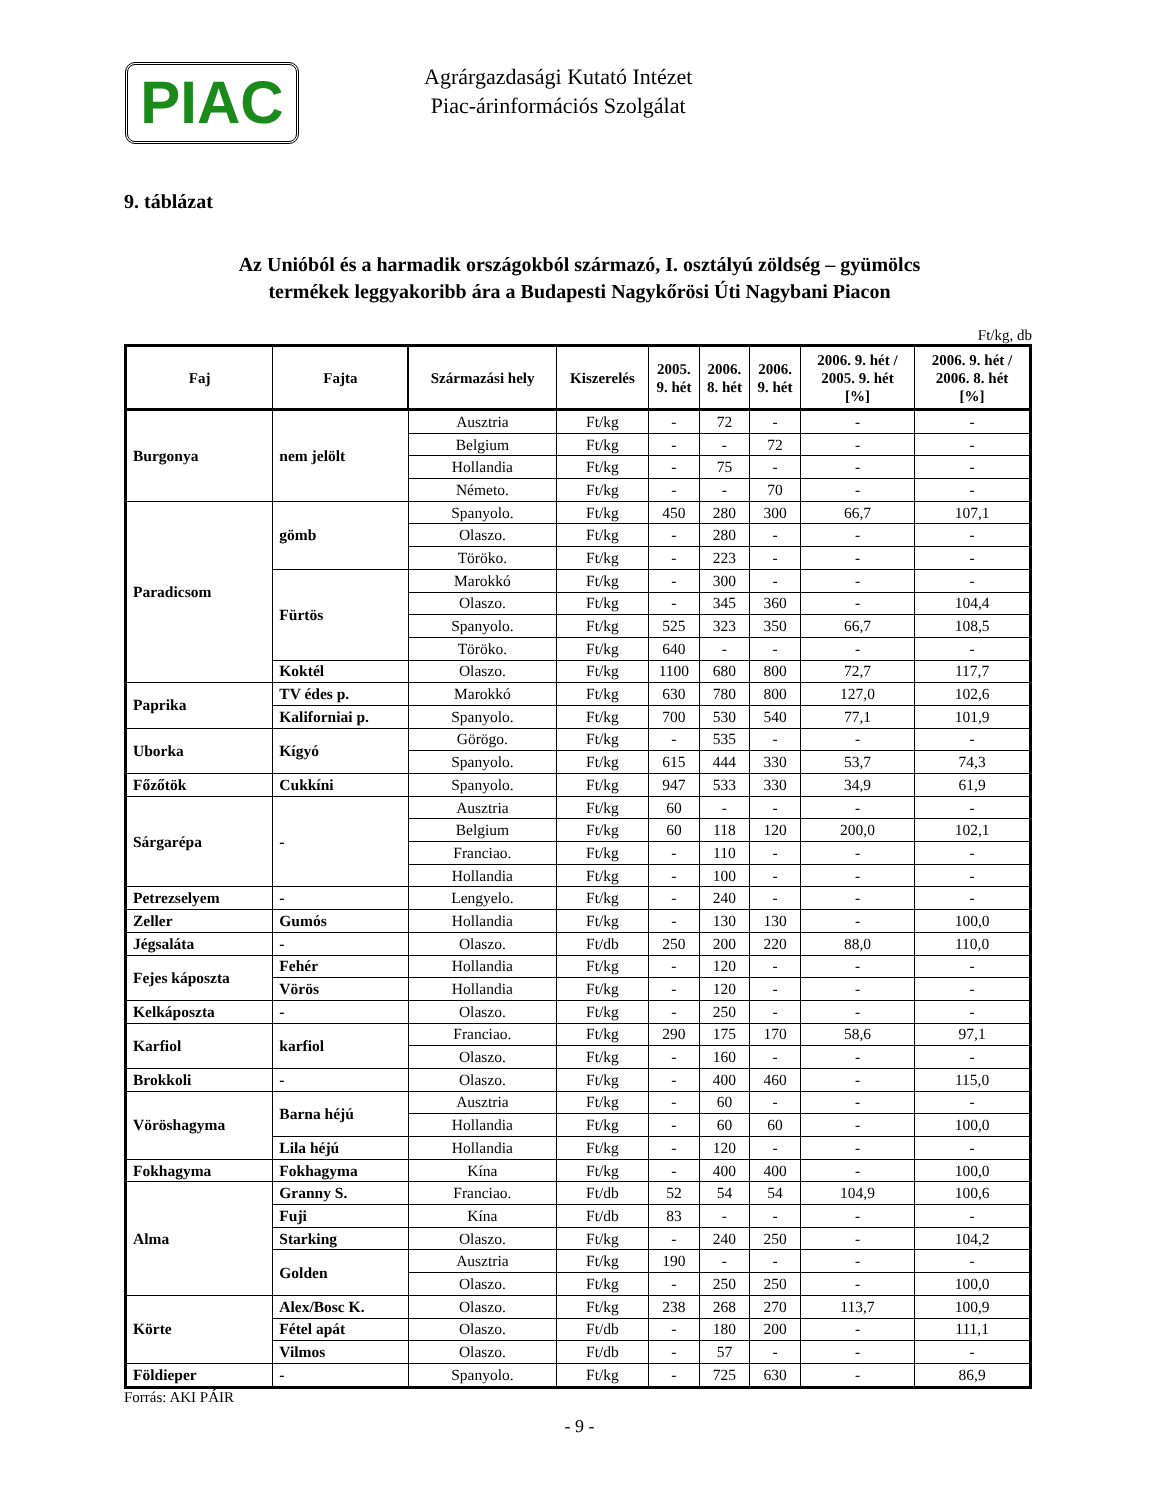PIAC
Agrárgazdasági Kutató Intézet
Piac-árinformációs Szolgálat
9. táblázat
Az Unióból és a harmadik országokból származó, I. osztályú zöldség – gyümölcs
termékek leggyakoribb ára a Budapesti Nagykőrösi Úti Nagybani Piacon
Ft/kg, db
| Faj | Fajta | Származási hely | Kiszerelés | 2005. 9. hét | 2006. 8. hét | 2006. 9. hét | 2006. 9. hét / 2005. 9. hét [%] | 2006. 9. hét / 2006. 8. hét [%] |
| --- | --- | --- | --- | --- | --- | --- | --- | --- |
| Burgonya | nem jelölt | Ausztria | Ft/kg | - | 72 | - | - | - |
| | | Belgium | Ft/kg | - | - | 72 | - | - |
| | | Hollandia | Ft/kg | - | 75 | - | - | - |
| | | Németo. | Ft/kg | - | - | 70 | - | - |
| Paradicsom | gömb | Spanyolo. | Ft/kg | 450 | 280 | 300 | 66,7 | 107,1 |
| | | Olaszo. | Ft/kg | - | 280 | - | - | - |
| | | Töröko. | Ft/kg | - | 223 | - | - | - |
| | Fürtös | Marokkó | Ft/kg | - | 300 | - | - | - |
| | | Olaszo. | Ft/kg | - | 345 | 360 | - | 104,4 |
| | | Spanyolo. | Ft/kg | 525 | 323 | 350 | 66,7 | 108,5 |
| | | Töröko. | Ft/kg | 640 | - | - | - | - |
| | Koktél | Olaszo. | Ft/kg | 1100 | 680 | 800 | 72,7 | 117,7 |
| Paprika | TV édes p. | Marokkó | Ft/kg | 630 | 780 | 800 | 127,0 | 102,6 |
| | Kaliforniai p. | Spanyolo. | Ft/kg | 700 | 530 | 540 | 77,1 | 101,9 |
| Uborka | Kígyó | Görögo. | Ft/kg | - | 535 | - | - | - |
| | | Spanyolo. | Ft/kg | 615 | 444 | 330 | 53,7 | 74,3 |
| Főzőtök | Cukkíni | Spanyolo. | Ft/kg | 947 | 533 | 330 | 34,9 | 61,9 |
| Sárgarépa | - | Ausztria | Ft/kg | 60 | - | - | - | - |
| | | Belgium | Ft/kg | 60 | 118 | 120 | 200,0 | 102,1 |
| | | Franciao. | Ft/kg | - | 110 | - | - | - |
| | | Hollandia | Ft/kg | - | 100 | - | - | - |
| Petrezselyem | - | Lengyelo. | Ft/kg | - | 240 | - | - | - |
| Zeller | Gumós | Hollandia | Ft/kg | - | 130 | 130 | - | 100,0 |
| Jégsaláta | - | Olaszo. | Ft/db | 250 | 200 | 220 | 88,0 | 110,0 |
| Fejes káposzta | Fehér | Hollandia | Ft/kg | - | 120 | - | - | - |
| | Vörös | Hollandia | Ft/kg | - | 120 | - | - | - |
| Kelkáposzta | - | Olaszo. | Ft/kg | - | 250 | - | - | - |
| Karfiol | karfiol | Franciao. | Ft/kg | 290 | 175 | 170 | 58,6 | 97,1 |
| | | Olaszo. | Ft/kg | - | 160 | - | - | - |
| Brokkoli | - | Olaszo. | Ft/kg | - | 400 | 460 | - | 115,0 |
| Vöröshagyma | Barna héjú | Ausztria | Ft/kg | - | 60 | - | - | - |
| | | Hollandia | Ft/kg | - | 60 | 60 | - | 100,0 |
| | Lila héjú | Hollandia | Ft/kg | - | 120 | - | - | - |
| Fokhagyma | Fokhagyma | Kína | Ft/kg | - | 400 | 400 | - | 100,0 |
| Alma | Granny S. | Franciao. | Ft/db | 52 | 54 | 54 | 104,9 | 100,6 |
| | Fuji | Kína | Ft/db | 83 | - | - | - | - |
| | Starking | Olaszo. | Ft/kg | - | 240 | 250 | - | 104,2 |
| | Golden | Ausztria | Ft/kg | 190 | - | - | - | - |
| | | Olaszo. | Ft/kg | - | 250 | 250 | - | 100,0 |
| Körte | Alex/Bosc K. | Olaszo. | Ft/kg | 238 | 268 | 270 | 113,7 | 100,9 |
| | Fétel apát | Olaszo. | Ft/db | - | 180 | 200 | - | 111,1 |
| | Vilmos | Olaszo. | Ft/db | - | 57 | - | - | - |
| Földieper | - | Spanyolo. | Ft/kg | - | 725 | 630 | - | 86,9 |
Forrás: AKI PÁIR
- 9 -